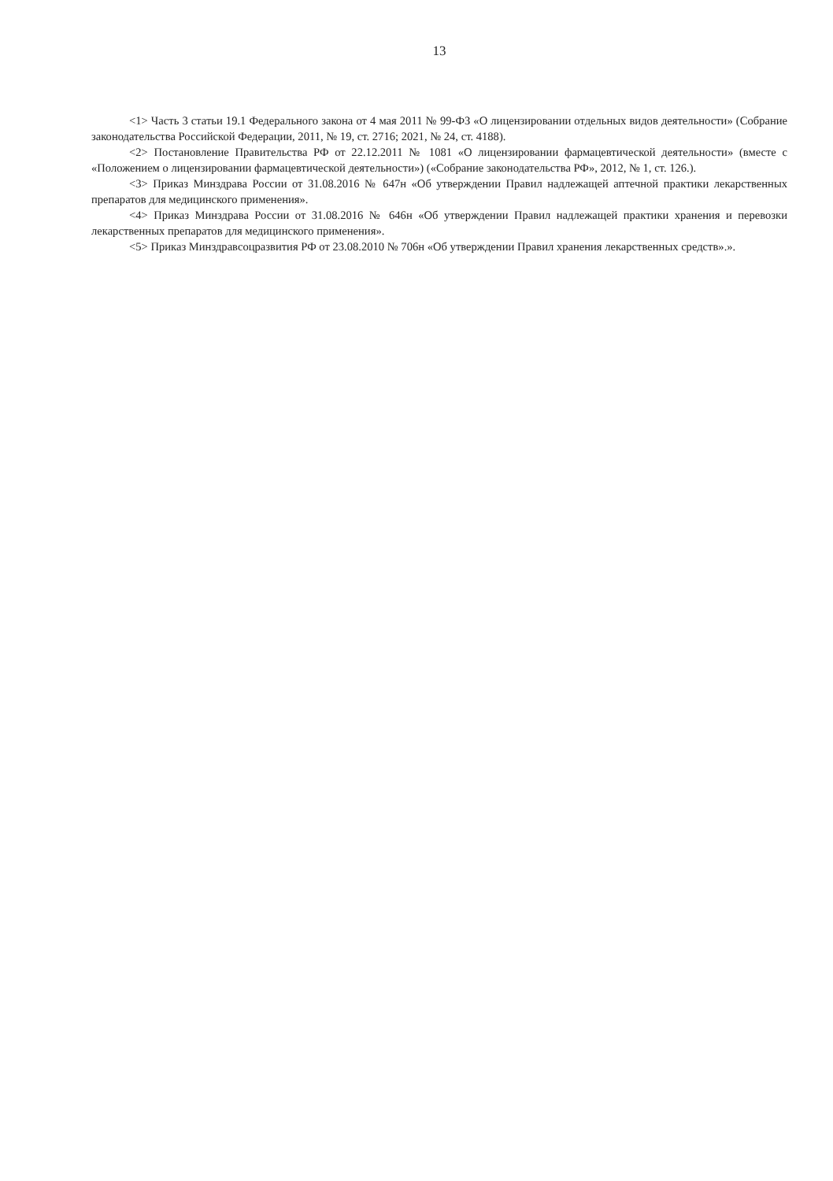13
<1> Часть 3 статьи 19.1 Федерального закона от 4 мая 2011 № 99-ФЗ «О лицензировании отдельных видов деятельности» (Собрание законодательства Российской Федерации, 2011, № 19, ст. 2716; 2021, № 24, ст. 4188).
<2> Постановление Правительства РФ от 22.12.2011 № 1081 «О лицензировании фармацевтической деятельности» (вместе с «Положением о лицензировании фармацевтической деятельности») («Собрание законодательства РФ», 2012, № 1, ст. 126.).
<3> Приказ Минздрава России от 31.08.2016 № 647н «Об утверждении Правил надлежащей аптечной практики лекарственных препаратов для медицинского применения».
<4> Приказ Минздрава России от 31.08.2016 № 646н «Об утверждении Правил надлежащей практики хранения и перевозки лекарственных препаратов для медицинского применения».
<5> Приказ Минздравсоцразвития РФ от 23.08.2010 № 706н «Об утверждении Правил хранения лекарственных средств».».